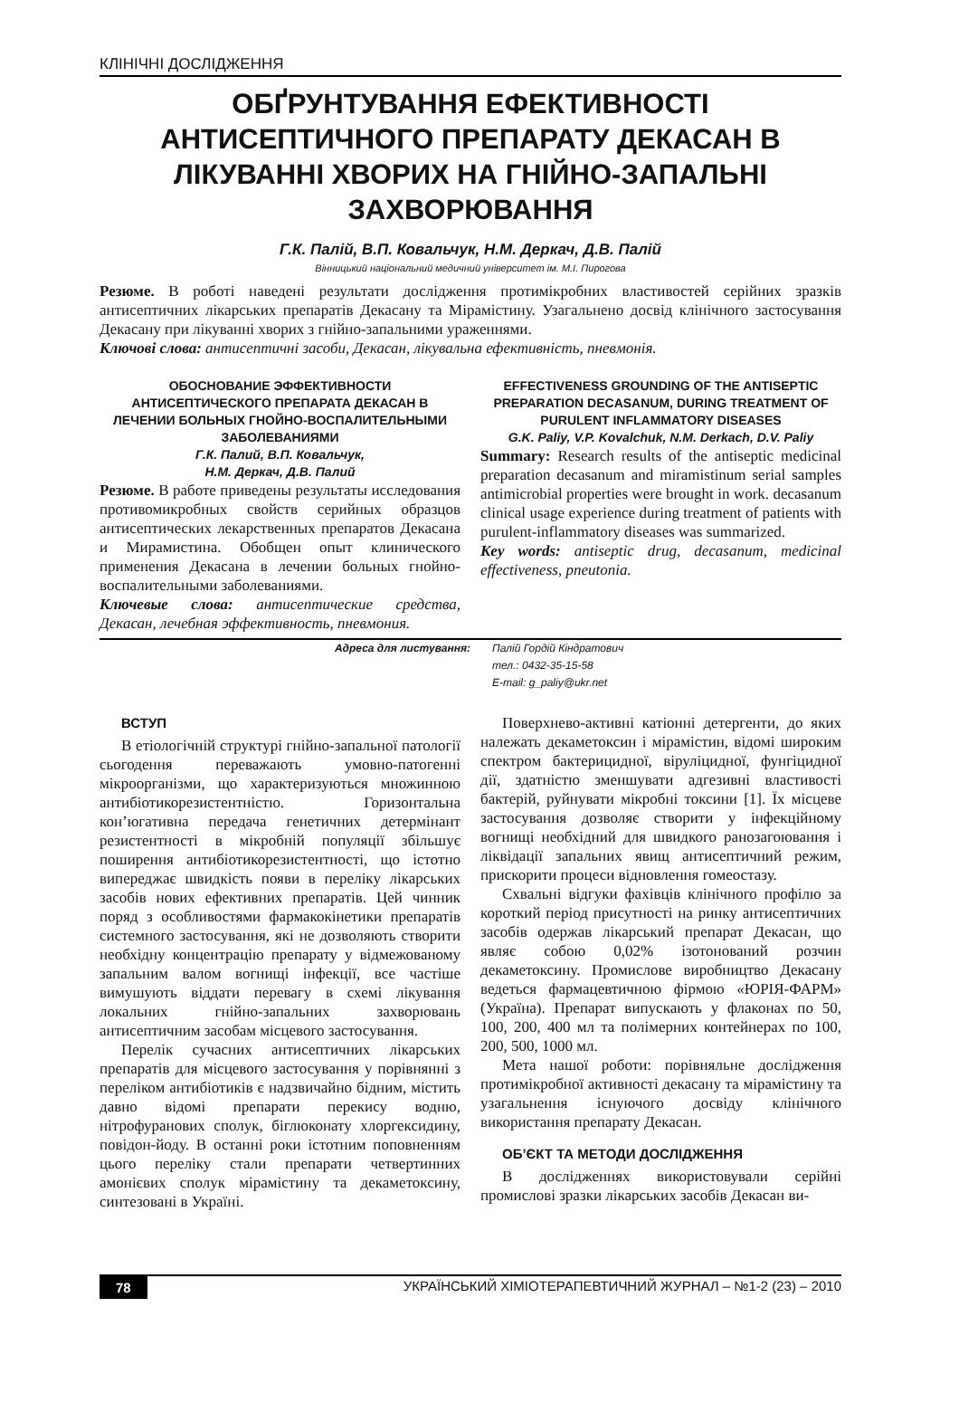КЛІНІЧНІ ДОСЛІДЖЕННЯ
ОБҐРУНТУВАННЯ ЕФЕКТИВНОСТІ АНТИСЕПТИЧНОГО ПРЕПАРАТУ ДЕКАСАН В ЛІКУВАННІ ХВОРИХ НА ГНІЙНО-ЗАПАЛЬНІ ЗАХВОРЮВАННЯ
Г.К. Палій, В.П. Ковальчук, Н.М. Деркач, Д.В. Палій
Вінницький національний медичний університет ім. М.І. Пирогова
Резюме. В роботі наведені результати дослідження протимікробних властивостей серійних зразків антисептичних лікарських препаратів Декасану та Мірамістину. Узагальнено досвід клінічного застосування Декасану при лікуванні хворих з гнійно-запальними ураженнями.
Ключові слова: антисептичні засоби, Декасан, лікувальна ефективність, пневмонія.
ОБОСНОВАНИЕ ЭФФЕКТИВНОСТИ АНТИСЕПТИЧЕСКОГО ПРЕПАРАТА ДЕКАСАН В ЛЕЧЕНИИ БОЛЬНЫХ ГНОЙНО-ВОСПАЛИТЕЛЬНЫМИ ЗАБОЛЕВАНИЯМИ
Г.К. Палий, В.П. Ковальчук,
Н.М. Деркач, Д.В. Палий
Резюме. В работе приведены результаты исследования противомикробных свойств серийных образцов антисептических лекарственных препаратов Декасана и Мирамистина. Обобщен опыт клинического применения Декасана в лечении больных гнойно-воспалительными заболеваниями.
Ключевые слова: антисептические средства, Декасан, лечебная эффективность, пневмония.
EFFECTIVENESS GROUNDING OF THE ANTISEPTIC PREPARATION DECASANUM, DURING TREATMENT OF PURULENT INFLAMMATORY DISEASES
G.K. Paliy, V.P. Kovalchuk, N.M. Derkach, D.V. Paliy
Summary: Research results of the antiseptic medicinal preparation decasanum and miramistinum serial samples antimicrobial properties were brought in work. decasanum clinical usage experience during treatment of patients with purulent-inflammatory diseases was summarized.
Key words: antiseptic drug, decasanum, medicinal effectiveness, pneutonia.
Адреса для листування: Палій Гордій Кіндратович
тел.: 0432-35-15-58
E-mail: g_paliy@ukr.net
ВСТУП
В етіологічній структурі гнійно-запальної патології сьогодення переважають умовно-патогенні мікроорганізми, що характеризуються множинною антибіотикорезистентністю. Горизонтальна кон’югативна передача генетичних детермінант резистентності в мікробній популяції збільшує поширення антибіотикорезистентності, що істотно випереджає швидкість появи в переліку лікарських засобів нових ефективних препаратів. Цей чинник поряд з особливостями фармакокінетики препаратів системного застосування, які не дозволяють створити необхідну концентрацію препарату у відмежованому запальним валом вогнищі інфекції, все частіше вимушують віддати перевагу в схемі лікування локальних гнійно-запальних захворювань антисептичним засобам місцевого застосування.
Перелік сучасних антисептичних лікарських препаратів для місцевого застосування у порівнянні з переліком антибіотиків є надзвичайно бідним, містить давно відомі препарати перекису водню, нітрофуранових сполук, біглюконату хлоргексидину, повідон-йоду. В останні роки істотним поповненням цього переліку стали препарати четвертинних амонієвих сполук мірамістину та декаметоксину, синтезовані в Україні.
Поверхнево-активні катіонні детергенти, до яких належать декаметоксин і мірамістин, відомі широким спектром бактерицидної, віруліцидної, фунгіцидної дії, здатністю зменшувати адгезивні властивості бактерій, руйнувати мікробні токсини [1]. Їх місцеве застосування дозволяє створити у інфекційному вогнищі необхідний для швидкого ранозагоювання і ліквідації запальних явищ антисептичний режим, прискорити процеси відновлення гомеостазу.
Схвальні відгуки фахівців клінічного профілю за короткий період присутності на ринку антисептичних засобів одержав лікарський препарат Декасан, що являє собою 0,02% ізотонований розчин декаметоксину. Промислове виробництво Декасану ведеться фармацевтичною фірмою «ЮРІЯ-ФАРМ» (Україна). Препарат випускають у флаконах по 50, 100, 200, 400 мл та полімерних контейнерах по 100, 200, 500, 1000 мл.
Мета нашої роботи: порівняльне дослідження протимікробної активності декасану та мірамістину та узагальнення існуючого досвіду клінічного використання препарату Декасан.
ОБ’ЄКТ ТА МЕТОДИ ДОСЛІДЖЕННЯ
В дослідженнях використовували серійні промислові зразки лікарських засобів Декасан ви-
78 УКРАЇНСЬКИЙ ХІМІОТЕРАПЕВТИЧНИЙ ЖУРНАЛ – №1-2 (23) – 2010